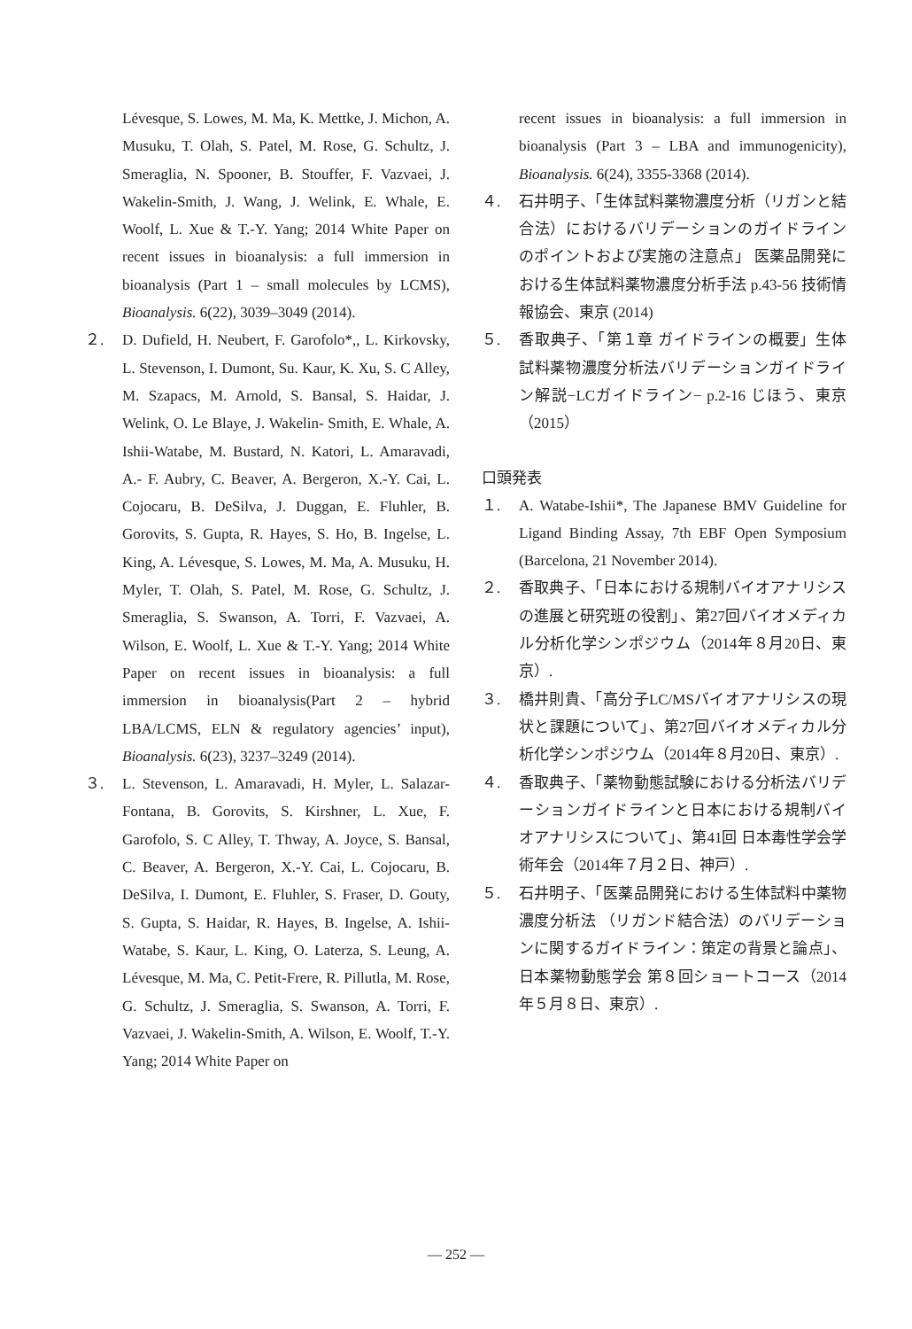Lévesque, S. Lowes, M. Ma, K. Mettke, J. Michon, A. Musuku, T. Olah, S. Patel, M. Rose, G. Schultz, J. Smeraglia, N. Spooner, B. Stouffer, F. Vazvaei, J. Wakelin-Smith, J. Wang, J. Welink, E. Whale, E. Woolf, L. Xue & T.-Y. Yang; 2014 White Paper on recent issues in bioanalysis: a full immersion in bioanalysis (Part 1 – small molecules by LCMS), Bioanalysis. 6(22), 3039–3049 (2014).
２. D. Dufield, H. Neubert, F. Garofolo*,, L. Kirkovsky, L. Stevenson, I. Dumont, Su. Kaur, K. Xu, S. C Alley, M. Szapacs, M. Arnold, S. Bansal, S. Haidar, J. Welink, O. Le Blaye, J. Wakelin- Smith, E. Whale, A. Ishii-Watabe, M. Bustard, N. Katori, L. Amaravadi, A.- F. Aubry, C. Beaver, A. Bergeron, X.-Y. Cai, L. Cojocaru, B. DeSilva, J. Duggan, E. Fluhler, B. Gorovits, S. Gupta, R. Hayes, S. Ho, B. Ingelse, L. King, A. Lévesque, S. Lowes, M. Ma, A. Musuku, H. Myler, T. Olah, S. Patel, M. Rose, G. Schultz, J. Smeraglia, S. Swanson, A. Torri, F. Vazvaei, A. Wilson, E. Woolf, L. Xue & T.-Y. Yang; 2014 White Paper on recent issues in bioanalysis: a full immersion in bioanalysis(Part 2 – hybrid LBA/LCMS, ELN & regulatory agencies’ input), Bioanalysis. 6(23), 3237–3249 (2014).
３. L. Stevenson, L. Amaravadi, H. Myler, L. Salazar-Fontana, B. Gorovits, S. Kirshner, L. Xue, F. Garofolo, S. C Alley, T. Thway, A. Joyce, S. Bansal, C. Beaver, A. Bergeron, X.-Y. Cai, L. Cojocaru, B. DeSilva, I. Dumont, E. Fluhler, S. Fraser, D. Gouty, S. Gupta, S. Haidar, R. Hayes, B. Ingelse, A. Ishii-Watabe, S. Kaur, L. King, O. Laterza, S. Leung, A. Lévesque, M. Ma, C. Petit-Frere, R. Pillutla, M. Rose, G. Schultz, J. Smeraglia, S. Swanson, A. Torri, F. Vazvaei, J. Wakelin-Smith, A. Wilson, E. Woolf, T.-Y. Yang; 2014 White Paper on
recent issues in bioanalysis: a full immersion in bioanalysis (Part 3 – LBA and immunogenicity), Bioanalysis. 6(24), 3355-3368 (2014).
４. 石井明子、「生体試料薬物濃度分析（リガンと結合法）におけるバリデーションのガイドラインのポイントおよび実施の注意点」 医薬品開発における生体試料薬物濃度分析手法 p.43-56 技術情報協会、東京 (2014)
５. 香取典子、「第１章 ガイドラインの概要」生体試料薬物濃度分析法バリデーションガイドライン解説−LCガイドライン− p.2-16 じほう、東京（2015）
口頭発表
１. A. Watabe-Ishii*, The Japanese BMV Guideline for Ligand Binding Assay, 7th EBF Open Symposium (Barcelona, 21 November 2014).
２. 香取典子、「日本における規制バイオアナリシスの進展と研究班の役割」、第27回バイオメディカル分析化学シンポジウム（2014年８月20日、東京）.
３. 橋井則貴、「高分子LC/MSバイオアナリシスの現状と課題について」、第27回バイオメディカル分析化学シンポジウム（2014年８月20日、東京）.
４. 香取典子、「薬物動態試験における分析法バリデーションガイドラインと日本における規制バイオアナリシスについて」、第41回 日本毒性学会学術年会（2014年７月２日、神戸）.
５. 石井明子、「医薬品開発における生体試料中薬物濃度分析法 （リガンド結合法）のバリデーションに関するガイドライン：策定の背景と論点」、日本薬物動態学会 第８回ショートコース（2014年５月８日、東京）.
— 252 —